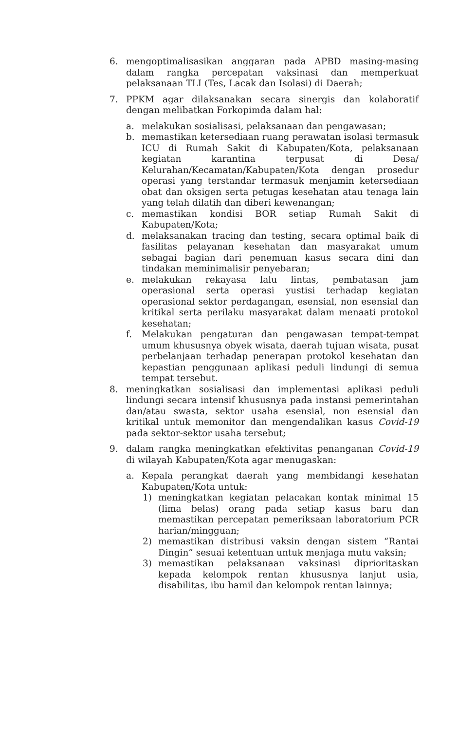6. mengoptimalisasikan anggaran pada APBD masing-masing dalam rangka percepatan vaksinasi dan memperkuat pelaksanaan TLI (Tes, Lacak dan Isolasi) di Daerah;
7. PPKM agar dilaksanakan secara sinergis dan kolaboratif dengan melibatkan Forkopimda dalam hal:
a. melakukan sosialisasi, pelaksanaan dan pengawasan;
b. memastikan ketersediaan ruang perawatan isolasi termasuk ICU di Rumah Sakit di Kabupaten/Kota, pelaksanaan kegiatan karantina terpusat di Desa/ Kelurahan/Kecamatan/Kabupaten/Kota dengan prosedur operasi yang terstandar termasuk menjamin ketersediaan obat dan oksigen serta petugas kesehatan atau tenaga lain yang telah dilatih dan diberi kewenangan;
c. memastikan kondisi BOR setiap Rumah Sakit di Kabupaten/Kota;
d. melaksanakan tracing dan testing, secara optimal baik di fasilitas pelayanan kesehatan dan masyarakat umum sebagai bagian dari penemuan kasus secara dini dan tindakan meminimalisir penyebaran;
e. melakukan rekayasa lalu lintas, pembatasan jam operasional serta operasi yustisi terhadap kegiatan operasional sektor perdagangan, esensial, non esensial dan kritikal serta perilaku masyarakat dalam menaati protokol kesehatan;
f. Melakukan pengaturan dan pengawasan tempat-tempat umum khususnya obyek wisata, daerah tujuan wisata, pusat perbelanjaan terhadap penerapan protokol kesehatan dan kepastian penggunaan aplikasi peduli lindungi di semua tempat tersebut.
8. meningkatkan sosialisasi dan implementasi aplikasi peduli lindungi secara intensif khususnya pada instansi pemerintahan dan/atau swasta, sektor usaha esensial, non esensial dan kritikal untuk memonitor dan mengendalikan kasus Covid-19 pada sektor-sektor usaha tersebut;
9. dalam rangka meningkatkan efektivitas penanganan Covid-19 di wilayah Kabupaten/Kota agar menugaskan:
a. Kepala perangkat daerah yang membidangi kesehatan Kabupaten/Kota untuk:
1) meningkatkan kegiatan pelacakan kontak minimal 15 (lima belas) orang pada setiap kasus baru dan memastikan percepatan pemeriksaan laboratorium PCR harian/mingguan;
2) memastikan distribusi vaksin dengan sistem “Rantai Dingin” sesuai ketentuan untuk menjaga mutu vaksin;
3) memastikan pelaksanaan vaksinasi diprioritaskan kepada kelompok rentan khususnya lanjut usia, disabilitas, ibu hamil dan kelompok rentan lainnya;